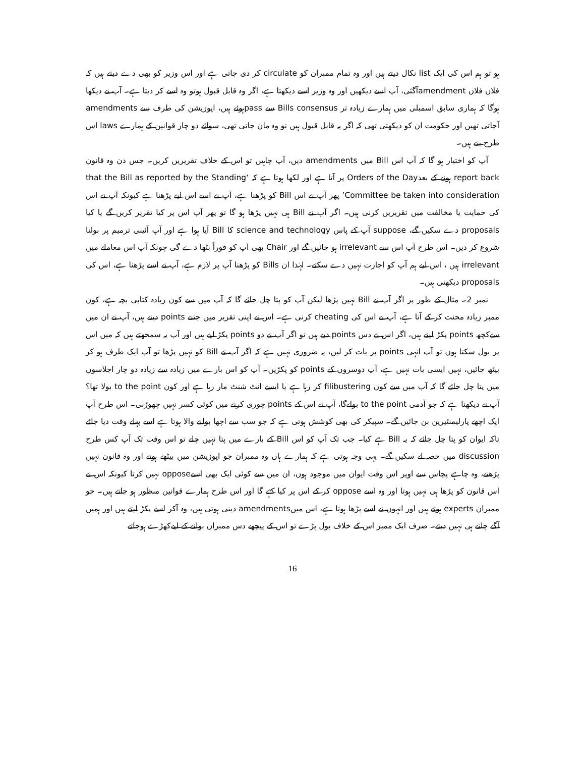ہو تو ہم اس کی ایک list نکال دیتے ہیں اور وہ تمام ممبران کو circulate کر دی جاتی ہے اور اس وزیر کو بھی دے دیتے ہیں کہ فلاں فلاں amendmentآگئی، آپ اسے دیکھیں اور وہ وزیر اسے دیکھتا ہے، اگر وہ قابل قبول ہوتو وہ اسے کر دیتا ہے۔ آپ نے دیکھا ہوگا کہ ہماری سابق اسمبلی میں ہمارے زیادہ تر Bills consensus سے passہوئے ہیں، اپوزیشن کی طرف سے amendments آجاتی تھیں اور حکومت ان کو دیکھتی تھی کہ اگر یہ قابل قبول ہیں تو وہ مان جاتی تھی، سوائے دو چار قوانین کے ہمارے laws اس طرح بنے ہیں۔
آپ کو اختیار ہو گا کہ آپ اس Bill میں amendments دیں، آپ چاہیں تو اس کے خلاف تقریریں کریں۔ جس دن وہ قانون report back ہونے کے بعدOrders of the Day پر آتا ہے اور لکھا ہوتا ہے کہ ‘that the Bill as reported by the Standing Committee be taken into consideration’ پھر آپ نے اس Bill کو پڑھنا ہے، آپ نے اسے اس لیے پڑھنا ہے کیونکہ آپ نے اس کی حمایت یا مخالفت میں تقریریں کرنی ہیں۔ اگر آپ نے Bill ہی نہیں پڑھا ہو گا تو پھر آپ اس پر کیا تقریر کریں گے یا کیا proposals دے سکیں گے، suppose آپ کے پاس science and technology کا Bill آیا ہوا ہے اور آپ آئینی ترمیم پر بولنا شروع کر دیں۔ اس طرح آپ اس سے irrelevant ہو جائیں گے اور Chair بھی آپ کو فوراً بٹھا دے گی چونکہ آپ اس معاملے میں irrelevant ہیں ، اس لیے ہم آپ کو اجازت نہیں دے سکتے۔ لہٰذا ان Bills کو پڑھنا آپ پر لازم ہے، آپ نے اسے پڑھنا ہے، اس کی proposals دیکھنی ہیں۔
نمبر 2۔ مثال کے طور پر اگر آپ نے Bill نہیں پڑھا لیکن آپ کو پتا چل جائے گا کہ آپ میں سے کون زیادہ کتابی بچہ ہے، کون ممبر زیادہ محنت کر کے آتا ہے، آپ نے اس کی cheating کرنی ہے۔ اس نے اپنی تقریر میں جتنے points دینے ہیں، آپ نے ان میں سےکچھ points پکڑ لینے ہیں، اگر اس نے دس points دیے ہیں تو اگر آپ نے دو points پکڑ لیے ہیں اور آپ یہ سمجھتے ہیں کہ میں اس پر بول سکتا ہوں تو آپ انہی points پر بات کر لیں، یہ ضروری نہیں ہے کہ اگر آپ نے Bill کو نہیں پڑھا تو آپ ایک طرف ہو کر بیٹھ جائیں، نہیں ایسی بات نہیں ہے، آپ دوسروں کے points کو پکڑیں۔ آپ کو اس بارے میں زیادہ سے زیادہ دو چار اجلاسوں میں پتا چل جائے گا کہ آپ میں سے کون filibustering کر رہا ہے یا ایسے انٹ شنٹ مار رہا ہے اور کون to the point بولا تھا؟ آپ نے دیکھنا ہے کہ جو آدمی to the point بولےگا، آپ نے اس کے points چوری کرنے میں کوئی کسر نہیں چھوڑنی۔ اس طرح آپ ایک اچھے پارلیمنٹیرین بن جائیں گے۔ سپیکر کی بھی کوشش ہوتی ہے کہ جو سب سے اچھا بولنے والا ہوتا ہے اسے پہلے وقت دیا جائے تاکہ ایوان کو پتا چل جائے کہ یہ Bill ہے کیا۔ جب تک آپ کو اس Bill کے بارے میں پتا نہیں چلے تو اس وقت تک آپ کس طرح discussion میں حصہ لے سکیں گے۔ یہی وجہ ہوتی ہے کہ ہمارے ہاں وہ ممبران جو اپوزیشن میں بیٹھے ہوتے اور وہ قانون نہیں پڑھتے، وہ چاہے پچاس سے اوپر اس وقت ایوان میں موجود ہوں، ان میں سے کوئی ایک بھی اسےoppose نہیں کرتا کیونکہ اس نے اس قانون کو پڑھا ہی نہیں ہوتا اور وہ اسے oppose کر کے اس پر کیا کہے گا اور اس طرح ہمارے قوانین منظور ہو جاتے ہیں۔ جو ممبران experts ہوتے ہیں اور انہوں نے اسے پڑھا ہوتا ہے، اس میںamendments دینی ہوتی ہیں، وہ آکر اسے پکڑ لیتے ہیں اور ہمیں آگے چلنے ہی نہیں دیتے۔ صرف ایک ممبر اس کے خلاف بول پڑے تو اس کے پیچھے دس ممبران بولنے کے لیےکھڑے ہوجاتے
16